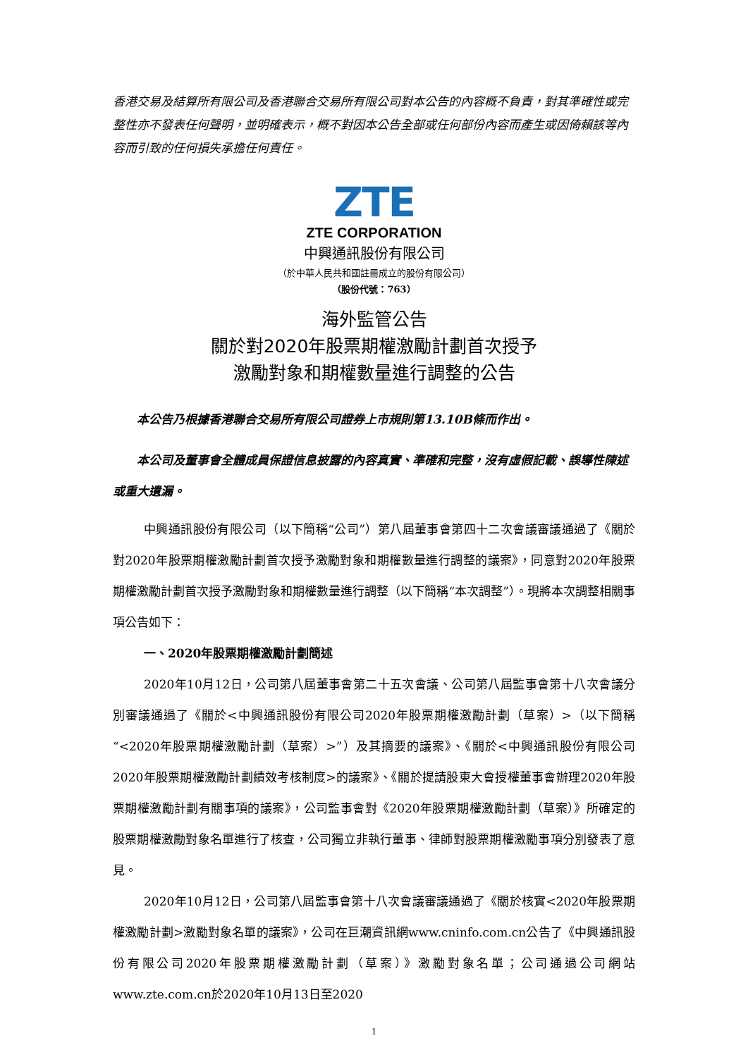香港交易及結算所有限公司及香港聯合交易所有限公司對本公告的內容概不負責，對其準確性或完整性亦不發表任何聲明，並明確表示，概不對因本公告全部或任何部份內容而產生或因倚賴該等內容而引致的任何損失承擔任何責任。
ZTE
ZTE CORPORATION
中興通訊股份有限公司
（於中華人民共和國註冊成立的股份有限公司）
（股份代號：763）
海外監管公告
關於對2020年股票期權激勵計劃首次授予
激勵對象和期權數量進行調整的公告
本公告乃根據香港聯合交易所有限公司證券上市規則第13.10B條而作出。
本公司及董事會全體成員保證信息披露的內容真實、準確和完整，沒有虛假記載、誤導性陳述或重大遺漏。
中興通訊股份有限公司（以下簡稱“公司”）第八屆董事會第四十二次會議審議通過了《關於對2020年股票期權激勵計劃首次授予激勵對象和期權數量進行調整的議案》，同意對2020年股票期權激勵計劃首次授予激勵對象和期權數量進行調整（以下簡稱“本次調整”）。現將本次調整相關事項公告如下：
一、2020年股票期權激勵計劃簡述
2020年10月12日，公司第八屆董事會第二十五次會議、公司第八屆監事會第十八次會議分別審議通過了《關於<中興通訊股份有限公司2020年股票期權激勵計劃（草案）>（以下簡稱“<2020年股票期權激勵計劃（草案）>”）及其摘要的議案》、《關於<中興通訊股份有限公司2020年股票期權激勵計劃績效考核制度>的議案》、《關於提請股東大會授權董事會辦理2020年股票期權激勵計劃有關事項的議案》，公司監事會對《2020年股票期權激勵計劃（草案）》所確定的股票期權激勵對象名單進行了核查，公司獨立非執行董事、律師對股票期權激勵事項分別發表了意見。
2020年10月12日，公司第八屆監事會第十八次會議審議通過了《關於核實<2020年股票期權激勵計劃>激勵對象名單的議案》，公司在巨潮資訊網www.cninfo.com.cn公告了《中興通訊股份有限公司2020年股票期權激勵計劃（草案）》激勵對象名單；公司通過公司網站www.zte.com.cn於2020年10月13日至2020
1